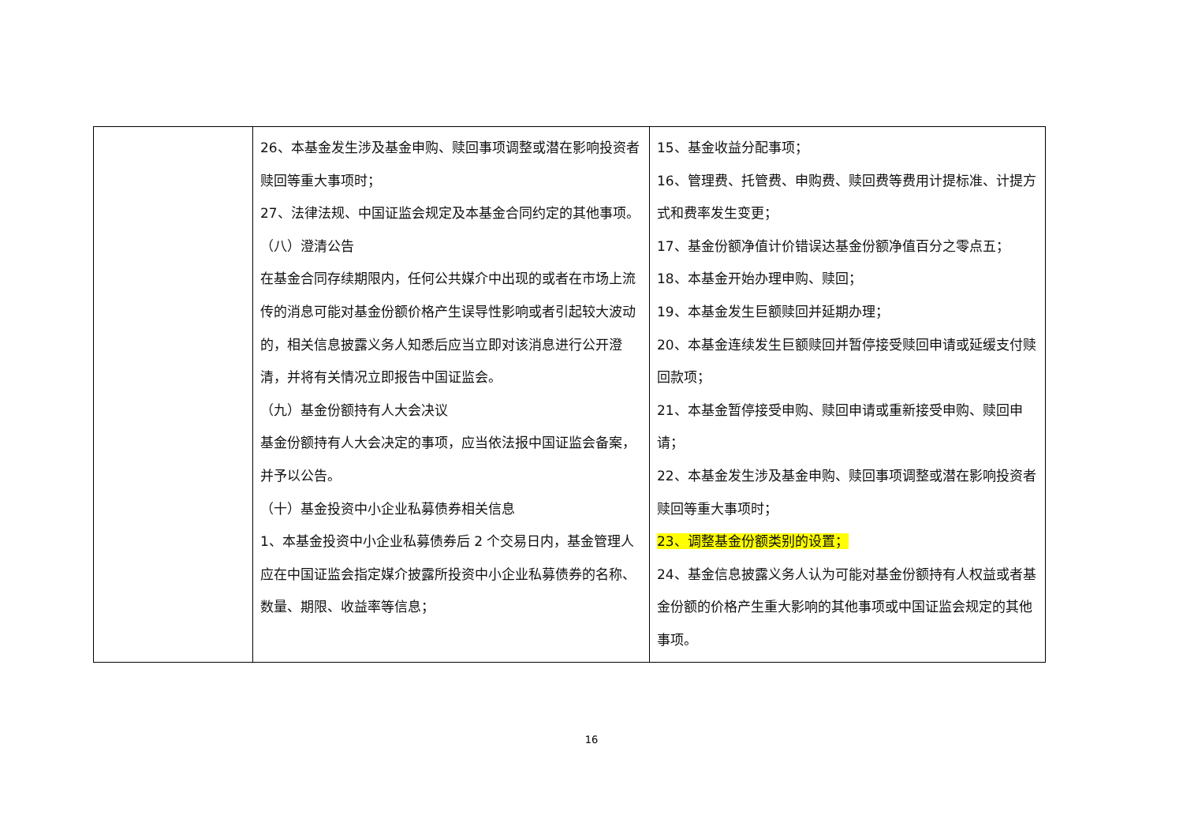| | 26、本基金发生涉及基金申购、赎回事项调整或潜在影响投资者赎回等重大事项时； 27、法律法规、中国证监会规定及本基金合同约定的其他事项。 （八）澄清公告 在基金合同存续期限内，任何公共媒介中出现的或者在市场上流传的消息可能对基金份额价格产生误导性影响或者引起较大波动的，相关信息披露义务人知悉后应当立即对该消息进行公开澄清，并将有关情况立即报告中国证监会。 （九）基金份额持有人大会决议 基金份额持有人大会决定的事项，应当依法报中国证监会备案，并予以公告。 （十）基金投资中小企业私募债券相关信息 1、本基金投资中小企业私募债券后 2 个交易日内，基金管理人应在中国证监会指定媒介披露所投资中小企业私募债券的名称、数量、期限、收益率等信息； | 15、基金收益分配事项； 16、管理费、托管费、申购费、赎回费等费用计提标准、计提方式和费率发生变更； 17、基金份额净值计价错误达基金份额净值百分之零点五； 18、本基金开始办理申购、赎回； 19、本基金发生巨额赎回并延期办理； 20、本基金连续发生巨额赎回并暂停接受赎回申请或延缓支付赎回款项； 21、本基金暂停接受申购、赎回申请或重新接受申购、赎回申请； 22、本基金发生涉及基金申购、赎回事项调整或潜在影响投资者赎回等重大事项时； 23、调整基金份额类别的设置； 24、基金信息披露义务人认为可能对基金份额持有人权益或者基金份额的价格产生重大影响的其他事项或中国证监会规定的其他事项。 |
16